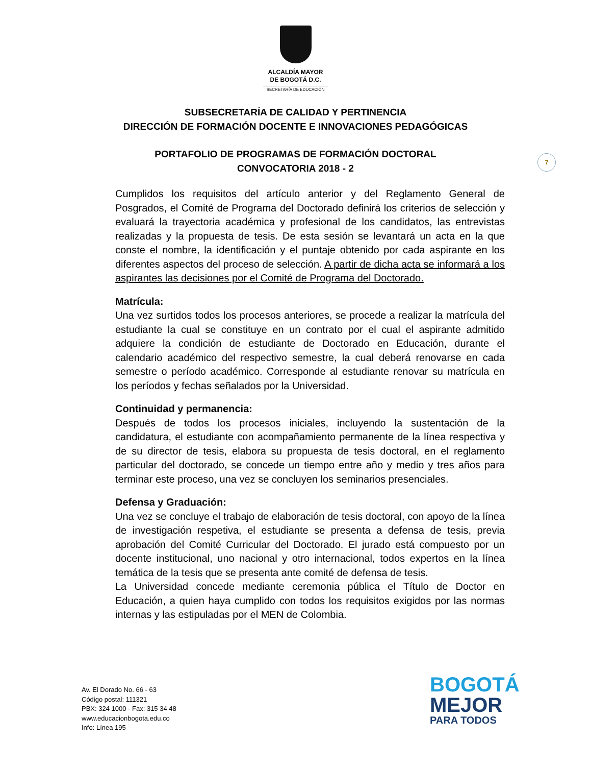ALCALDÍA MAYOR
DE BOGOTÁ D.C.
SECRETARÍA DE EDUCACIÓN
SUBSECRETARÍA DE CALIDAD Y PERTINENCIA
DIRECCIÓN DE FORMACIÓN DOCENTE E INNOVACIONES PEDAGÓGICAS
PORTAFOLIO DE PROGRAMAS DE FORMACIÓN DOCTORAL
CONVOCATORIA 2018 - 2
7
Cumplidos los requisitos del artículo anterior y del Reglamento General de Posgrados, el Comité de Programa del Doctorado definirá los criterios de selección y evaluará la trayectoria académica y profesional de los candidatos, las entrevistas realizadas y la propuesta de tesis. De esta sesión se levantará un acta en la que conste el nombre, la identificación y el puntaje obtenido por cada aspirante en los diferentes aspectos del proceso de selección. A partir de dicha acta se informará a los aspirantes las decisiones por el Comité de Programa del Doctorado.
Matrícula:
Una vez surtidos todos los procesos anteriores, se procede a realizar la matrícula del estudiante la cual se constituye en un contrato por el cual el aspirante admitido adquiere la condición de estudiante de Doctorado en Educación, durante el calendario académico del respectivo semestre, la cual deberá renovarse en cada semestre o período académico. Corresponde al estudiante renovar su matrícula en los períodos y fechas señalados por la Universidad.
Continuidad y permanencia:
Después de todos los procesos iniciales, incluyendo la sustentación de la candidatura, el estudiante con acompañamiento permanente de la línea respectiva y de su director de tesis, elabora su propuesta de tesis doctoral, en el reglamento particular del doctorado, se concede un tiempo entre año y medio y tres años para terminar este proceso, una vez se concluyen los seminarios presenciales.
Defensa y Graduación:
Una vez se concluye el trabajo de elaboración de tesis doctoral, con apoyo de la línea de investigación respetiva, el estudiante se presenta a defensa de tesis, previa aprobación del Comité Curricular del Doctorado. El jurado está compuesto por un docente institucional, uno nacional y otro internacional, todos expertos en la línea temática de la tesis que se presenta ante comité de defensa de tesis.
La Universidad concede mediante ceremonia pública el Título de Doctor en Educación, a quien haya cumplido con todos los requisitos exigidos por las normas internas y las estipuladas por el MEN de Colombia.
Av. El Dorado No. 66 - 63
Código postal: 111321
PBX: 324 1000 - Fax: 315 34 48
www.educacionbogota.edu.co
Info: Línea 195
BOGOTÁ
MEJOR
PARA TODOS